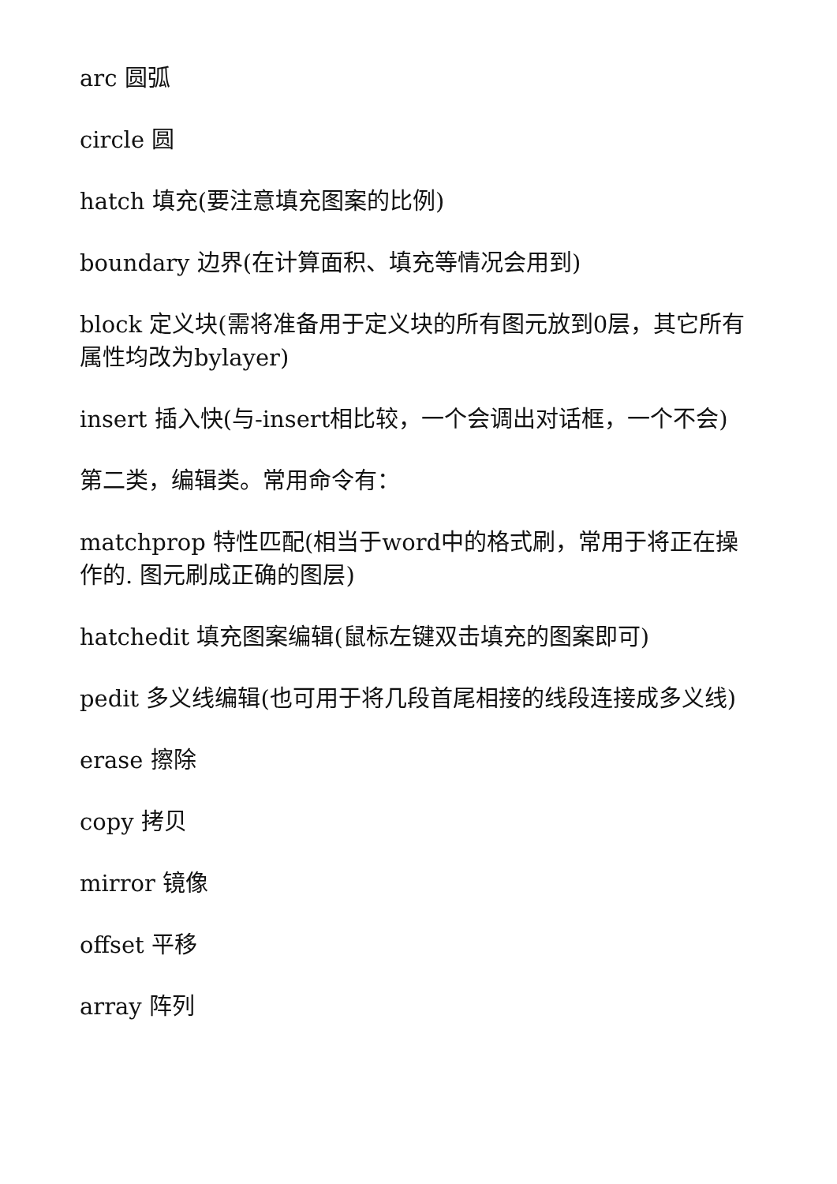arc 圆弧
circle 圆
hatch 填充(要注意填充图案的比例)
boundary 边界(在计算面积、填充等情况会用到)
block 定义块(需将准备用于定义块的所有图元放到0层，其它所有属性均改为bylayer)
insert 插入快(与-insert相比较，一个会调出对话框，一个不会)
第二类，编辑类。常用命令有：
matchprop 特性匹配(相当于word中的格式刷，常用于将正在操作的. 图元刷成正确的图层)
hatchedit 填充图案编辑(鼠标左键双击填充的图案即可)
pedit 多义线编辑(也可用于将几段首尾相接的线段连接成多义线)
erase 擦除
copy 拷贝
mirror 镜像
offset 平移
array 阵列